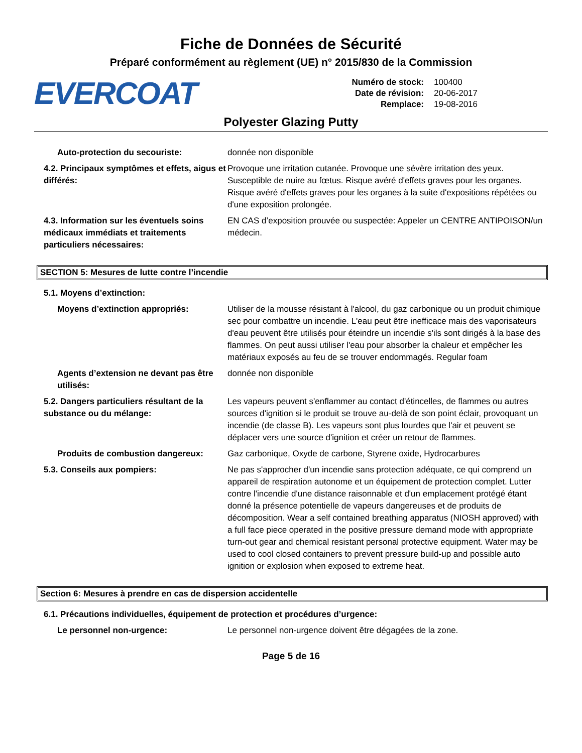Fiche de Données de Sécurité
Préparé conformément au règlement (UE) n° 2015/830 de la Commission
EVERCOAT
Numéro de stock: 100400 Date de révision: 20-06-2017 Remplace: 19-08-2016
Polyester Glazing Putty
Auto-protection du secouriste: donnée non disponible
4.2. Principaux symptômes et effets, aigus et différés:
Provoque une irritation cutanée. Provoque une sévère irritation des yeux. Susceptible de nuire au fœtus. Risque avéré d'effets graves pour les organes. Risque avéré d'effets graves pour les organes à la suite d'expositions répétées ou d'une exposition prolongée.
4.3. Information sur les éventuels soins médicaux immédiats et traitements particuliers nécessaires:
EN CAS d’exposition prouvée ou suspectée: Appeler un CENTRE ANTIPOISON/un médecin.
SECTION 5: Mesures de lutte contre l’incendie
5.1. Moyens d’extinction:
Moyens d’extinction appropriés: Utiliser de la mousse résistant à l'alcool, du gaz carbonique ou un produit chimique sec pour combattre un incendie. L'eau peut être inefficace mais des vaporisateurs d'eau peuvent être utilisés pour éteindre un incendie s'ils sont dirigés à la base des flammes. On peut aussi utiliser l'eau pour absorber la chaleur et empêcher les matériaux exposés au feu de se trouver endommagés. Regular foam
Agents d’extension ne devant pas être utilisés:
donnée non disponible
5.2. Dangers particuliers résultant de la substance ou du mélange:
Les vapeurs peuvent s'enflammer au contact d'étincelles, de flammes ou autres sources d'ignition si le produit se trouve au-delà de son point éclair, provoquant un incendie (de classe B). Les vapeurs sont plus lourdes que l'air et peuvent se déplacer vers une source d'ignition et créer un retour de flammes.
Produits de combustion dangereux: Gaz carbonique, Oxyde de carbone, Styrene oxide, Hydrocarbures
5.3. Conseils aux pompiers: Ne pas s'approcher d'un incendie sans protection adéquate, ce qui comprend un appareil de respiration autonome et un équipement de protection complet. Lutter contre l'incendie d'une distance raisonnable et d'un emplacement protégé étant donné la présence potentielle de vapeurs dangereuses et de produits de décomposition. Wear a self contained breathing apparatus (NIOSH approved) with a full face piece operated in the positive pressure demand mode with appropriate turn-out gear and chemical resistant personal protective equipment. Water may be used to cool closed containers to prevent pressure build-up and possible auto ignition or explosion when exposed to extreme heat.
Section 6: Mesures à prendre en cas de dispersion accidentelle
6.1. Précautions individuelles, équipement de protection et procédures d’urgence:
Le personnel non-urgence: Le personnel non-urgence doivent être dégagées de la zone.
Page 5 de 16